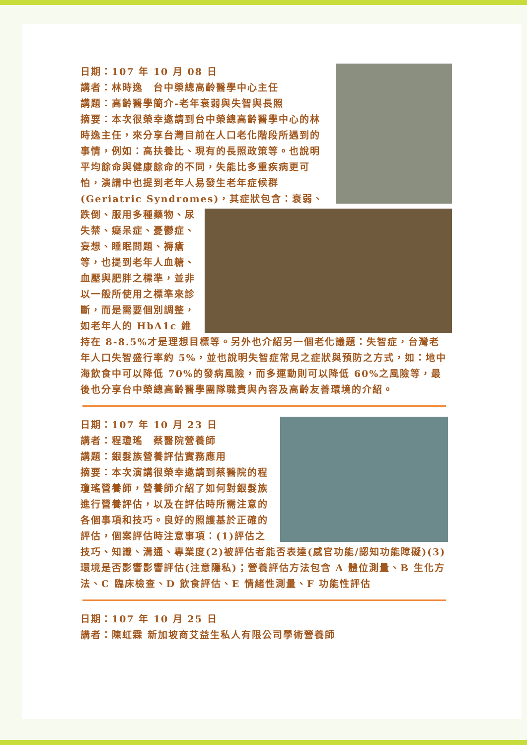日期：107 年 10 月 08 日
講者：林時逸　台中榮總高齡醫學中心主任
講題：高齡醫學簡介-老年衰弱與失智與長照
摘要：本次很榮幸邀請到台中榮總高齡醫學中心的林時逸主任，來分享台灣目前在人口老化階段所遇到的事情，例如：高扶養比、現有的長照政策等。也說明平均餘命與健康餘命的不同，失能比多重疾病更可怕，演講中也提到老年人易發生老年症候群 (Geriatric Syndromes)，其症狀包含： 衰弱、跌倒、服用多種藥物、尿失禁、癡呆症、憂鬱症、妄想、睡眠問題、褥瘡等，也提到老年人血糖、血壓與肥胖之標準，並非以一般所使用之標準來診斷，而是需要個別調整，如老年人的 HbA1c 維持在 8-8.5%才是理想目標等。另外也介紹另一個老化議題：失智症，台灣老年人口失智盛行率約 5%，並也說明失智症常見之症狀與預防之方式，如：地中海飲食中可以降低 70%的發病風險，而多運動則可以降低 60%之風險等，最後也分享台中榮總高齡醫學團隊職責與內容及高齡友善環境的介紹。
日期：107 年 10 月 23 日
講者：程瓊瑤　蔡醫院營養師
講題：銀髮族營養評估實務應用
摘要：本次演講很榮幸邀請到蔡醫院的程瓊瑤營養師，營養師介紹了如何對銀髮族進行營養評估，以及在評估時所需注意的各個事項和技巧。良好的照護基於正確的評估，個案評估時注意事項：(1)評估之技巧、知識、溝通、專業度(2)被評估者能否表達(感官功能/認知功能障礙)(3)環境是否影響影響評估(注意隱私)；營養評估方法包含 A 體位測量、B 生化方法、C 臨床檢查、D 飲食評估、E 情緒性測量、F 功能性評估
日期：107 年 10 月 25 日
講者：陳虹霖 新加坡商艾益生私人有限公司學術營養師